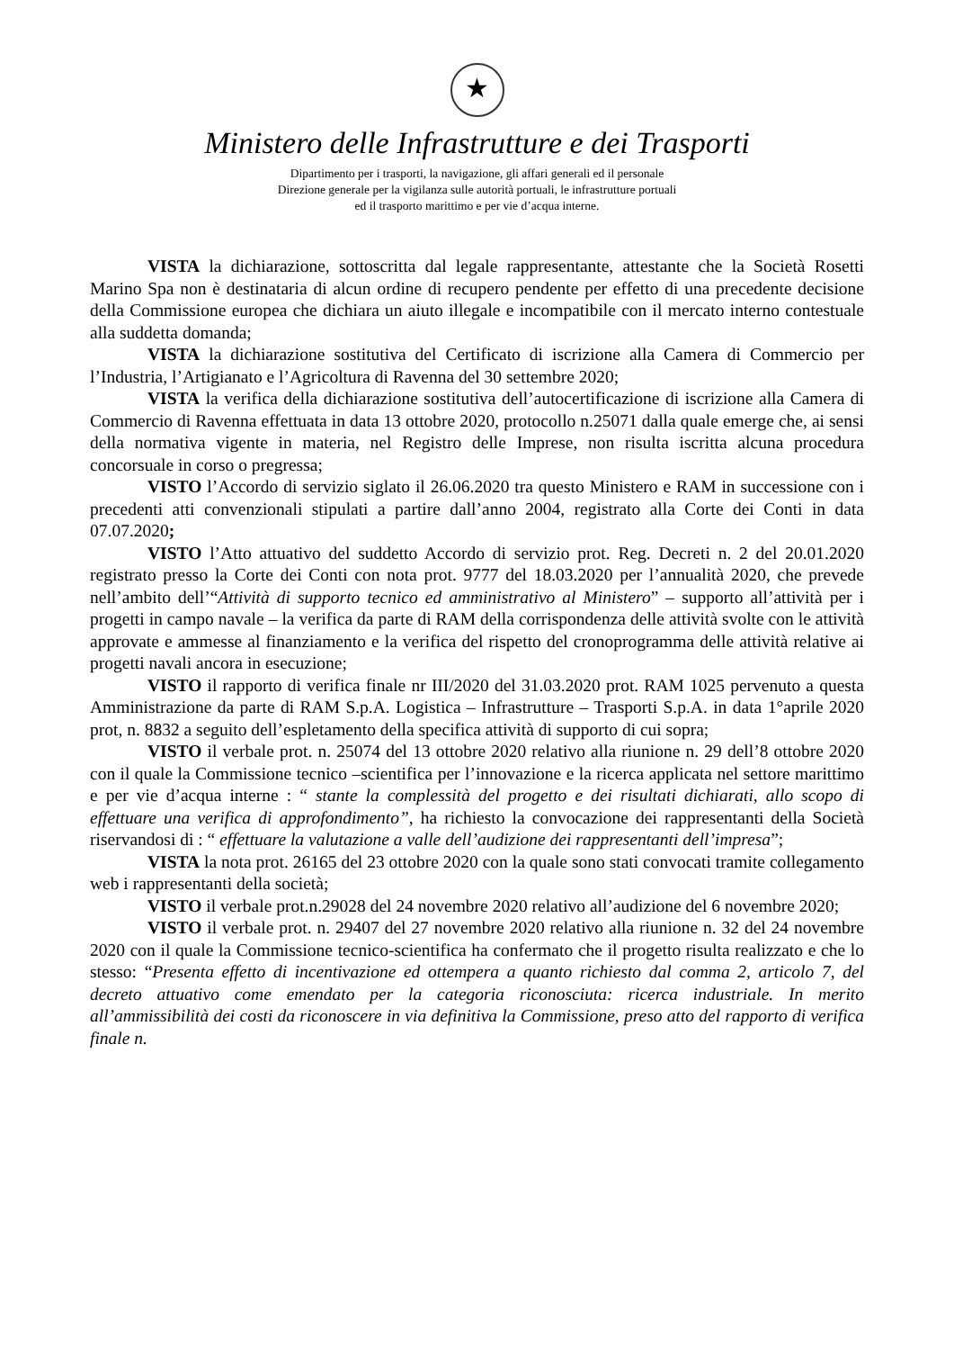★
Ministero delle Infrastrutture e dei Trasporti
Dipartimento per i trasporti, la navigazione, gli affari generali ed il personale
Direzione generale per la vigilanza sulle autorità portuali, le infrastrutture portuali
ed il trasporto marittimo e per vie d’acqua interne.
VISTA la dichiarazione, sottoscritta dal legale rappresentante, attestante che la Società Rosetti Marino Spa non è destinataria di alcun ordine di recupero pendente per effetto di una precedente decisione della Commissione europea che dichiara un aiuto illegale e incompatibile con il mercato interno contestuale alla suddetta domanda;
VISTA la dichiarazione sostitutiva del Certificato di iscrizione alla Camera di Commercio per l’Industria, l’Artigianato e l’Agricoltura di Ravenna del 30 settembre 2020;
VISTA la verifica della dichiarazione sostitutiva dell’autocertificazione di iscrizione alla Camera di Commercio di Ravenna effettuata in data 13 ottobre 2020, protocollo n.25071 dalla quale emerge che, ai sensi della normativa vigente in materia, nel Registro delle Imprese, non risulta iscritta alcuna procedura concorsuale in corso o pregressa;
VISTO l’Accordo di servizio siglato il 26.06.2020 tra questo Ministero e RAM in successione con i precedenti atti convenzionali stipulati a partire dall’anno 2004, registrato alla Corte dei Conti in data 07.07.2020;
VISTO l’Atto attuativo del suddetto Accordo di servizio prot. Reg. Decreti n. 2 del 20.01.2020 registrato presso la Corte dei Conti con nota prot. 9777 del 18.03.2020 per l’annualità 2020, che prevede nell’ambito dell’“Attività di supporto tecnico ed amministrativo al Ministero” – supporto all’attività per i progetti in campo navale – la verifica da parte di RAM della corrispondenza delle attività svolte con le attività approvate e ammesse al finanziamento e la verifica del rispetto del cronoprogramma delle attività relative ai progetti navali ancora in esecuzione;
VISTO il rapporto di verifica finale nr III/2020 del 31.03.2020 prot. RAM 1025 pervenuto a questa Amministrazione da parte di RAM S.p.A. Logistica – Infrastrutture – Trasporti S.p.A. in data 1°aprile 2020 prot, n. 8832 a seguito dell’espletamento della specifica attività di supporto di cui sopra;
VISTO il verbale prot. n. 25074 del 13 ottobre 2020 relativo alla riunione n. 29 dell’8 ottobre 2020 con il quale la Commissione tecnico –scientifica per l’innovazione e la ricerca applicata nel settore marittimo e per vie d’acqua interne : “ stante la complessità del progetto e dei risultati dichiarati, allo scopo di effettuare una verifica di approfondimento”, ha richiesto la convocazione dei rappresentanti della Società riservandosi di : “ effettuare la valutazione a valle dell’audizione dei rappresentanti dell’impresa”;
VISTA la nota prot. 26165 del 23 ottobre 2020 con la quale sono stati convocati tramite collegamento web i rappresentanti della società;
VISTO il verbale prot.n.29028 del 24 novembre 2020 relativo all’audizione del 6 novembre 2020;
VISTO il verbale prot. n. 29407 del 27 novembre 2020 relativo alla riunione n. 32 del 24 novembre 2020 con il quale la Commissione tecnico-scientifica ha confermato che il progetto risulta realizzato e che lo stesso: “Presenta effetto di incentivazione ed ottempera a quanto richiesto dal comma 2, articolo 7, del decreto attuativo come emendato per la categoria riconosciuta: ricerca industriale. In merito all’ammissibilità dei costi da riconoscere in via definitiva la Commissione, preso atto del rapporto di verifica finale n.